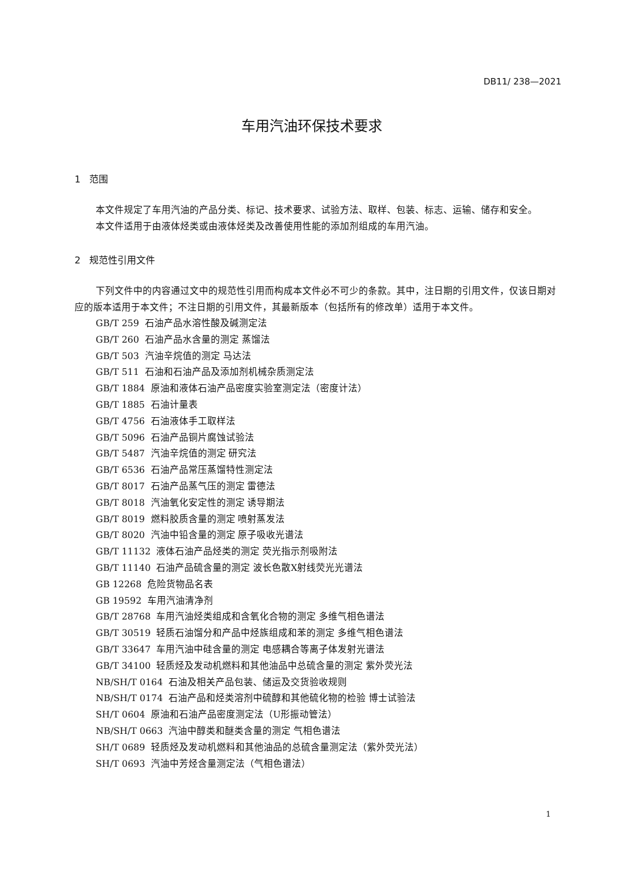DB11/ 238—2021
车用汽油环保技术要求
1 范围
本文件规定了车用汽油的产品分类、标记、技术要求、试验方法、取样、包装、标志、运输、储存和安全。
本文件适用于由液体烃类或由液体烃类及改善使用性能的添加剂组成的车用汽油。
2 规范性引用文件
下列文件中的内容通过文中的规范性引用而构成本文件必不可少的条款。其中，注日期的引用文件，仅该日期对应的版本适用于本文件；不注日期的引用文件，其最新版本（包括所有的修改单）适用于本文件。
GB/T 259 石油产品水溶性酸及碱测定法
GB/T 260 石油产品水含量的测定 蒸馏法
GB/T 503 汽油辛烷值的测定 马达法
GB/T 511 石油和石油产品及添加剂机械杂质测定法
GB/T 1884 原油和液体石油产品密度实验室测定法（密度计法）
GB/T 1885 石油计量表
GB/T 4756 石油液体手工取样法
GB/T 5096 石油产品铜片腐蚀试验法
GB/T 5487 汽油辛烷值的测定 研究法
GB/T 6536 石油产品常压蒸馏特性测定法
GB/T 8017 石油产品蒸气压的测定 雷德法
GB/T 8018 汽油氧化安定性的测定 诱导期法
GB/T 8019 燃料胶质含量的测定 喷射蒸发法
GB/T 8020 汽油中铅含量的测定 原子吸收光谱法
GB/T 11132 液体石油产品烃类的测定 荧光指示剂吸附法
GB/T 11140 石油产品硫含量的测定 波长色散X射线荧光光谱法
GB 12268 危险货物品名表
GB 19592 车用汽油清净剂
GB/T 28768 车用汽油烃类组成和含氧化合物的测定 多维气相色谱法
GB/T 30519 轻质石油馏分和产品中烃族组成和苯的测定 多维气相色谱法
GB/T 33647 车用汽油中硅含量的测定 电感耦合等离子体发射光谱法
GB/T 34100 轻质烃及发动机燃料和其他油品中总硫含量的测定 紫外荧光法
NB/SH/T 0164 石油及相关产品包装、储运及交货验收规则
NB/SH/T 0174 石油产品和烃类溶剂中硫醇和其他硫化物的检验 博士试验法
SH/T 0604 原油和石油产品密度测定法（U形振动管法）
NB/SH/T 0663 汽油中醇类和醚类含量的测定 气相色谱法
SH/T 0689 轻质烃及发动机燃料和其他油品的总硫含量测定法（紫外荧光法）
SH/T 0693 汽油中芳烃含量测定法（气相色谱法）
1